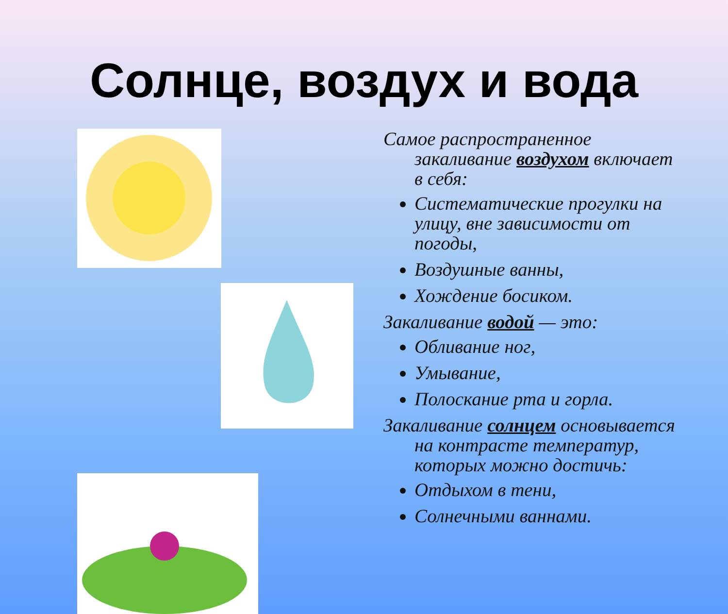Солнце, воздух и вода
Самое распространенное закаливание воздухом включает в себя:
Систематические прогулки на улицу, вне зависимости от погоды,
Воздушные ванны,
Хождение босиком.
Закаливание водой — это:
Обливание ног,
Умывание,
Полоскание рта и горла.
Закаливание солнцем основывается на контрасте температур, которых можно достичь:
Отдыхом в тени,
Солнечными ваннами.